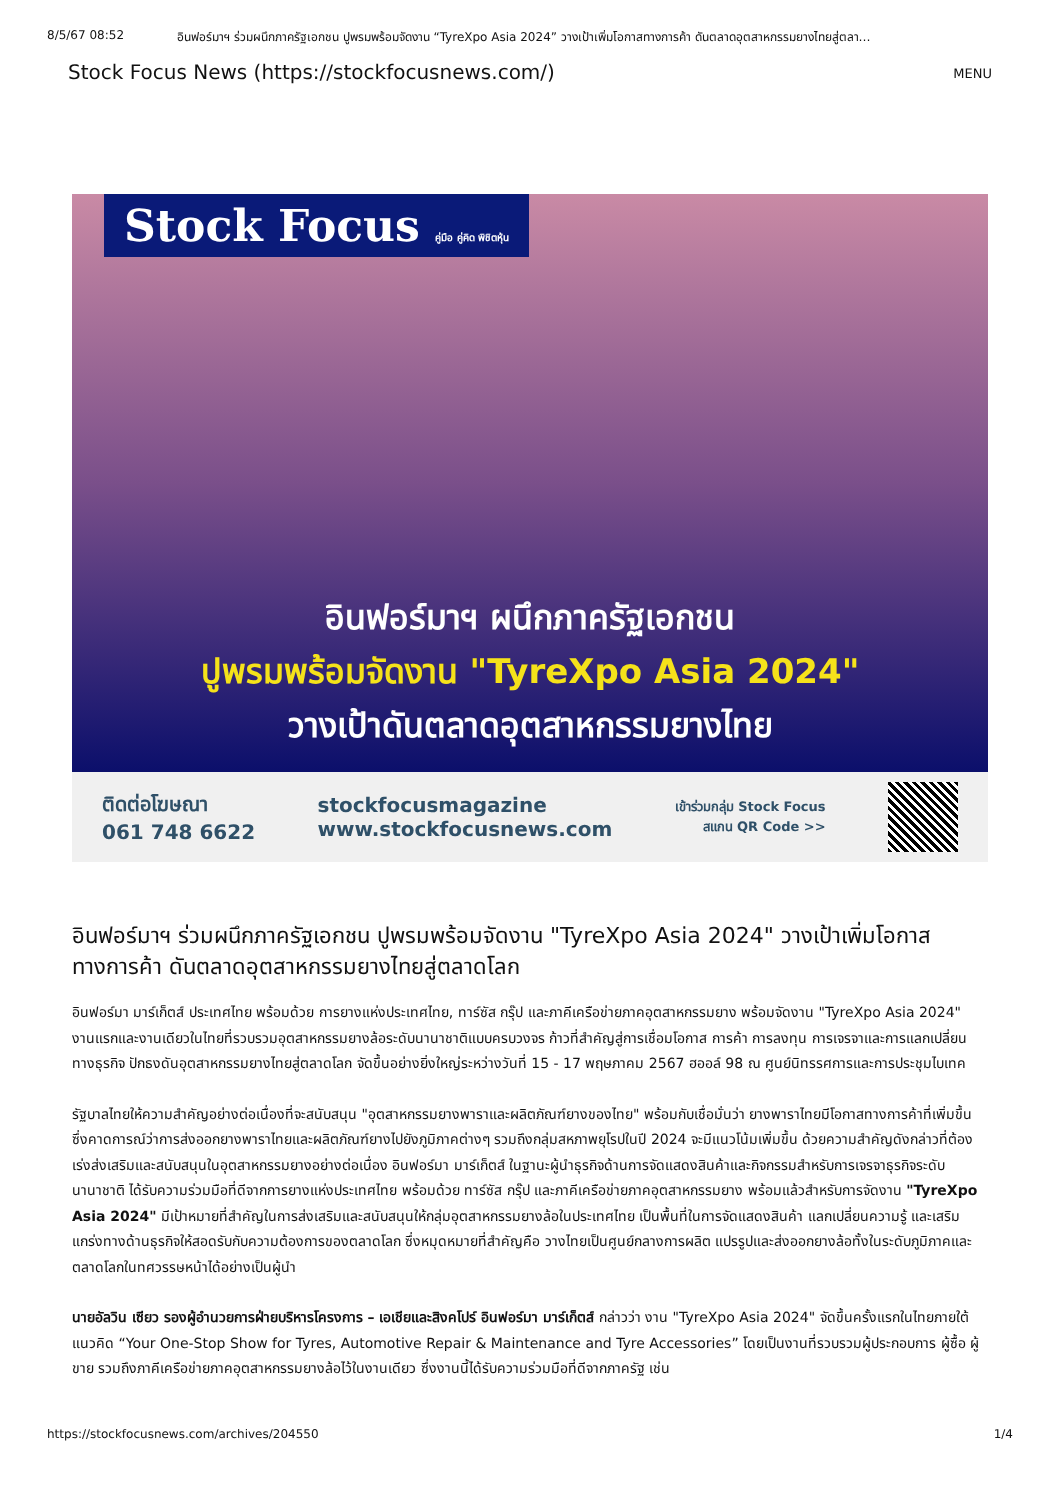8/5/67 08:52 อินฟอร์มาฯ ร่วมผนึกภาครัฐเอกชน ปูพรมพร้อมจัดงาน “TyreXpo Asia 2024” วางเป้าเพิ่มโอกาสทางการค้า ดันตลาดอุตสาหกรรมยางไทยสู่ตลา…
Stock Focus News (https://stockfocusnews.com/) MENU
Stock Focus คู่มือ คู่คิด พิชิตหุ้น
อินฟอร์มาฯ ผนึกภาครัฐเอกชน
ปูพรมพร้อมจัดงาน "TyreXpo Asia 2024"
วางเป้าดันตลาดอุตสาหกรรมยางไทย
ติดต่อโฆษณา
061 748 6622
stockfocusmagazine
www.stockfocusnews.com
เข้าร่วมกลุ่ม Stock Focus
สแกน QR Code >>
อินฟอร์มาฯ ร่วมผนึกภาครัฐเอกชน ปูพรมพร้อมจัดงาน "TyreXpo Asia 2024" วางเป้าเพิ่มโอกาสทางการค้า ดันตลาดอุตสาหกรรมยางไทยสู่ตลาดโลก
อินฟอร์มา มาร์เก็ตส์ ประเทศไทย พร้อมด้วย การยางแห่งประเทศไทย, ทาร์ซัส กรุ๊ป และภาคีเครือข่ายภาคอุตสาหกรรมยาง พร้อมจัดงาน "TyreXpo Asia 2024" งานแรกและงานเดียวในไทยที่รวบรวมอุตสาหกรรมยางล้อระดับนานาชาติแบบครบวงจร ก้าวที่สำคัญสู่การเชื่อมโอกาส การค้า การลงทุน การเจรจาและการแลกเปลี่ยนทางธุรกิจ ปักธงดันอุตสาหกรรมยางไทยสู่ตลาดโลก จัดขึ้นอย่างยิ่งใหญ่ระหว่างวันที่ 15 - 17 พฤษภาคม 2567 ฮออล์ 98 ณ ศูนย์นิทรรศการและการประชุมไบเทค
รัฐบาลไทยให้ความสำคัญอย่างต่อเนื่องที่จะสนับสนุน "อุตสาหกรรมยางพาราและผลิตภัณฑ์ยางของไทย" พร้อมกับเชื่อมั่นว่า ยางพาราไทยมีโอกาสทางการค้าที่เพิ่มขึ้น ซึ่งคาดการณ์ว่าการส่งออกยางพาราไทยและผลิตภัณฑ์ยางไปยังภูมิภาคต่างๆ รวมถึงกลุ่มสหภาพยุโรปในปี 2024 จะมีแนวโน้มเพิ่มขึ้น ด้วยความสำคัญดังกล่าวที่ต้องเร่งส่งเสริมและสนับสนุนในอุตสาหกรรมยางอย่างต่อเนื่อง อินฟอร์มา มาร์เก็ตส์ ในฐานะผู้นำธุรกิจด้านการจัดแสดงสินค้าและกิจกรรมสำหรับการเจรจาธุรกิจระดับนานาชาติ ได้รับความร่วมมือที่ดีจากการยางแห่งประเทศไทย พร้อมด้วย ทาร์ซัส กรุ๊ป และภาคีเครือข่ายภาคอุตสาหกรรมยาง พร้อมแล้วสำหรับการจัดงาน "TyreXpo Asia 2024" มีเป้าหมายที่สำคัญในการส่งเสริมและสนับสนุนให้กลุ่มอุตสาหกรรมยางล้อในประเทศไทย เป็นพื้นที่ในการจัดแสดงสินค้า แลกเปลี่ยนความรู้ และเสริมแกร่งทางด้านธุรกิจให้สอดรับกับความต้องการของตลาดโลก ซึ่งหมุดหมายที่สำคัญคือ วางไทยเป็นศูนย์กลางการผลิต แปรรูปและส่งออกยางล้อทั้งในระดับภูมิภาคและตลาดโลกในทศวรรษหน้าได้อย่างเป็นผู้นำ
นายอัลวิน เซียว รองผู้อำนวยการฝ่ายบริหารโครงการ – เอเชียและสิงคโปร์ อินฟอร์มา มาร์เก็ตส์ กล่าวว่า งาน "TyreXpo Asia 2024" จัดขึ้นครั้งแรกในไทยภายใต้แนวคิด “Your One-Stop Show for Tyres, Automotive Repair & Maintenance and Tyre Accessories” โดยเป็นงานที่รวบรวมผู้ประกอบการ ผู้ซื้อ ผู้ขาย รวมถึงภาคีเครือข่ายภาคอุตสาหกรรมยางล้อไว้ในงานเดียว ซึ่งงานนี้ได้รับความร่วมมือที่ดีจากภาครัฐ เช่น
https://stockfocusnews.com/archives/204550 1/4